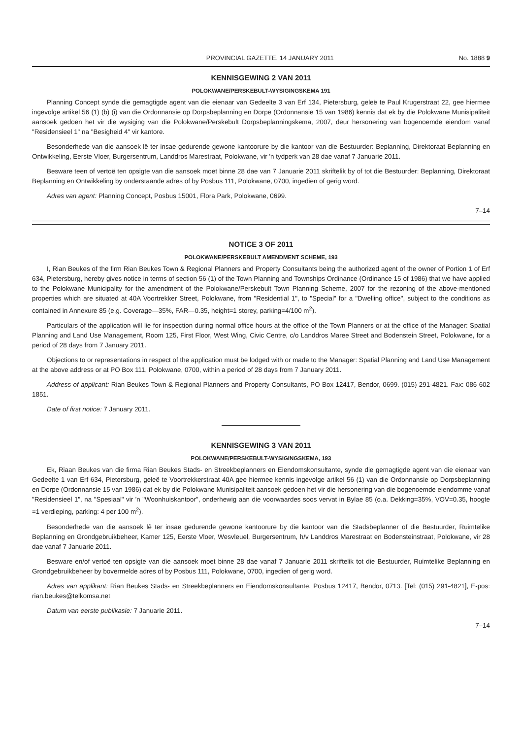PROVINCIAL GAZETTE, 14 JANUARY 2011 No. 1888 9
KENNISGEWING 2 VAN 2011
POLOKWANE/PERSKEBULT-WYSIGINGSKEMA 191
Planning Concept synde die gemagtigde agent van die eienaar van Gedeelte 3 van Erf 134, Pietersburg, geleë te Paul Krugerstraat 22, gee hiermee ingevolge artikel 56 (1) (b) (i) van die Ordonnansie op Dorpsbeplanning en Dorpe (Ordonnansie 15 van 1986) kennis dat ek by die Polokwane Munisipaliteit aansoek gedoen het vir die wysiging van die Polokwane/Perskebult Dorpsbeplanningskema, 2007, deur hersonering van bogenoemde eiendom vanaf "Residensieel 1" na "Besigheid 4" vir kantore.
Besonderhede van die aansoek lê ter insae gedurende gewone kantoorure by die kantoor van die Bestuurder: Beplanning, Direktoraat Beplanning en Ontwikkeling, Eerste Vloer, Burgersentrum, Landdros Marestraat, Polokwane, vir 'n tydperk van 28 dae vanaf 7 Januarie 2011.
Besware teen of vertoë ten opsigte van die aansoek moet binne 28 dae van 7 Januarie 2011 skriftelik by of tot die Bestuurder: Beplanning, Direktoraat Beplanning en Ontwikkeling by onderstaande adres of by Posbus 111, Polokwane, 0700, ingedien of gerig word.
Adres van agent: Planning Concept, Posbus 15001, Flora Park, Polokwane, 0699.
7–14
NOTICE 3 OF 2011
POLOKWANE/PERSKEBULT AMENDMENT SCHEME, 193
I, Rian Beukes of the firm Rian Beukes Town & Regional Planners and Property Consultants being the authorized agent of the owner of Portion 1 of Erf 634, Pietersburg, hereby gives notice in terms of section 56 (1) of the Town Planning and Townships Ordinance (Ordinance 15 of 1986) that we have applied to the Polokwane Municipality for the amendment of the Polokwane/Perskebult Town Planning Scheme, 2007 for the rezoning of the above-mentioned properties which are situated at 40A Voortrekker Street, Polokwane, from "Residential 1", to "Special" for a "Dwelling office", subject to the conditions as contained in Annexure 85 (e.g. Coverage—35%, FAR—0.35, height=1 storey, parking=4/100 m<sup>2</sup>).
Particulars of the application will lie for inspection during normal office hours at the office of the Town Planners or at the office of the Manager: Spatial Planning and Land Use Management, Room 125, First Floor, West Wing, Civic Centre, c/o Landdros Maree Street and Bodenstein Street, Polokwane, for a period of 28 days from 7 January 2011.
Objections to or representations in respect of the application must be lodged with or made to the Manager: Spatial Planning and Land Use Management at the above address or at PO Box 111, Polokwane, 0700, within a period of 28 days from 7 January 2011.
Address of applicant: Rian Beukes Town & Regional Planners and Property Consultants, PO Box 12417, Bendor, 0699. (015) 291-4821. Fax: 086 602 1851.
Date of first notice: 7 January 2011.
KENNISGEWING 3 VAN 2011
POLOKWANE/PERSKEBULT-WYSIGINGSKEMA, 193
Ek, Riaan Beukes van die firma Rian Beukes Stads- en Streekbeplanners en Eiendomskonsultante, synde die gemagtigde agent van die eienaar van Gedeelte 1 van Erf 634, Pietersburg, geleë te Voortrekkerstraat 40A gee hiermee kennis ingevolge artikel 56 (1) van die Ordonnansie op Dorpsbeplanning en Dorpe (Ordonnansie 15 van 1986) dat ek by die Polokwane Munisipaliteit aansoek gedoen het vir die hersonering van die bogenoemde eiendomme vanaf "Residensieel 1", na "Spesiaal" vir 'n "Woonhuiskantoor", onderhewig aan die voorwaardes soos vervat in Bylae 85 (o.a. Dekking=35%, VOV=0.35, hoogte =1 verdieping, parking: 4 per 100 m<sup>2</sup>).
Besonderhede van die aansoek lê ter insae gedurende gewone kantoorure by die kantoor van die Stadsbeplanner of die Bestuurder, Ruimtelike Beplanning en Grondgebruikbeheer, Kamer 125, Eerste Vloer, Wesvleuel, Burgersentrum, h/v Landdros Marestraat en Bodensteinstraat, Polokwane, vir 28 dae vanaf 7 Januarie 2011.
Besware en/of vertoë ten opsigte van die aansoek moet binne 28 dae vanaf 7 Januarie 2011 skriftelik tot die Bestuurder, Ruimtelike Beplanning en Grondgebruikbeheer by bovermelde adres of by Posbus 111, Polokwane, 0700, ingedien of gerig word.
Adres van applikant: Rian Beukes Stads- en Streekbeplanners en Eiendomskonsultante, Posbus 12417, Bendor, 0713. [Tel: (015) 291-4821], E-pos: rian.beukes@telkomsa.net
Datum van eerste publikasie: 7 Januarie 2011.
7–14